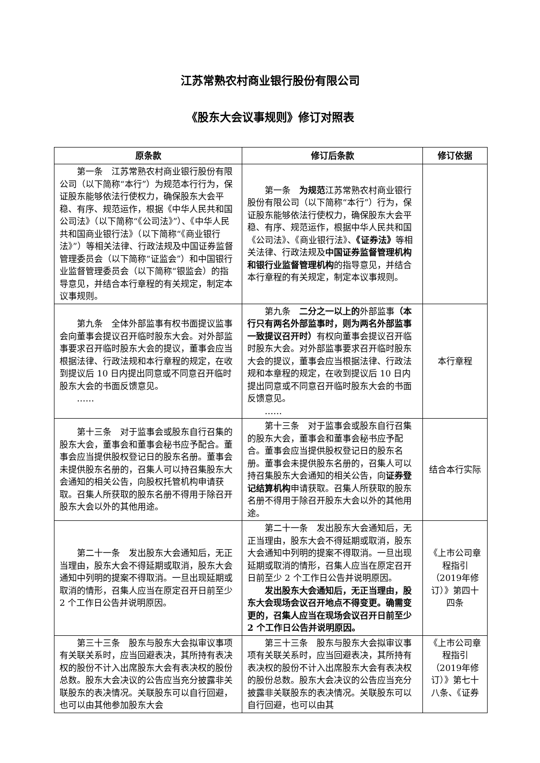江苏常熟农村商业银行股份有限公司
《股东大会议事规则》修订对照表
| 原条款 | 修订后条款 | 修订依据 |
| --- | --- | --- |
| 第一条 江苏常熟农村商业银行股份有限公司（以下简称“本行”）为规范本行行为，保证股东能够依法行使权力，确保股东大会平稳、有序、规范运作，根据《中华人民共和国公司法》（以下简称“《公司法》”）、《中华人民共和国商业银行法》（以下简称“《商业银行法》”）等相关法律、行政法规及中国证券监督管理委员会（以下简称“证监会”）和中国银行业监督管理委员会（以下简称“银监会）的指导意见，并结合本行章程的有关规定，制定本议事规则。 | 第一条 为规范 江苏常熟农村商业银行股份有限公司（以下简称“本行”）行为，保证股东能够依法行使权力，确保股东大会平稳、有序、规范运作，根据中华人民共和国《公司法》、《商业银行法》、 《证券法》 等相关法律、行政法规及 中国证券监督管理机构和银行业监督管理机构 的指导意见，并结合本行章程的有关规定，制定本议事规则。 | |
| 第九条 全体外部监事有权书面提议监事会向董事会提议召开临时股东大会。对外部监事要求召开临时股东大会的提议，董事会应当根据法律、行政法规和本行章程的规定，在收到提议后 10 日内提出同意或不同意召开临时股东大会的书面反馈意见。 …… | 第九条 二分之一以上的 外部监事 （本行只有两名外部监事时，则为两名外部监事一致提议召开时） 有权向董事会提议召开临时股东大会。对外部监事要求召开临时股东大会的提议，董事会应当根据法律、行政法规和本章程的规定，在收到提议后 10 日内提出同意或不同意召开临时股东大会的书面反馈意见。 …… | 本行章程 |
| 第十三条 对于监事会或股东自行召集的股东大会，董事会和董事会秘书应予配合。董事会应当提供股权登记日的股东名册。董事会未提供股东名册的，召集人可以持召集股东大会通知的相关公告，向股权托管机构申请获取。召集人所获取的股东名册不得用于除召开股东大会以外的其他用途。 | 第十三条 对于监事会或股东自行召集的股东大会，董事会和董事会秘书应予配合。董事会应当提供股权登记日的股东名册。董事会未提供股东名册的，召集人可以持召集股东大会通知的相关公告，向 证券登记结算机构 申请获取。召集人所获取的股东名册不得用于除召开股东大会以外的其他用途。 | 结合本行实际 |
| 第二十一条 发出股东大会通知后，无正当理由，股东大会不得延期或取消，股东大会通知中列明的提案不得取消。一旦出现延期或取消的情形，召集人应当在原定召开日前至少 2 个工作日公告并说明原因。 | 第二十一条 发出股东大会通知后，无正当理由，股东大会不得延期或取消，股东大会通知中列明的提案不得取消。一旦出现延期或取消的情形，召集人应当在原定召开日前至少 2 个工作日公告并说明原因。 发出股东大会通知后，无正当理由，股东大会现场会议召开地点不得变更。确需变更的，召集人应当在现场会议召开日前至少 2 个工作日公告并说明原因。 | 《上市公司章程指引（2019年修订）》第四十四条 |
| 第三十三条 股东与股东大会拟审议事项有关联关系时，应当回避表决，其所持有表决权的股份不计入出席股东大会有表决权的股份总数。股东大会决议的公告应当充分披露非关联股东的表决情况。关联股东可以自行回避，也可以由其他参加股东大会 | 第三十三条 股东与股东大会拟审议事项有关联关系时，应当回避表决，其所持有表决权的股份不计入出席股东大会有表决权的股份总数。股东大会决议的公告应当充分披露非关联股东的表决情况。关联股东可以自行回避，也可以由其 | 《上市公司章程指引（2019年修订）》第七十八条、《证券 |